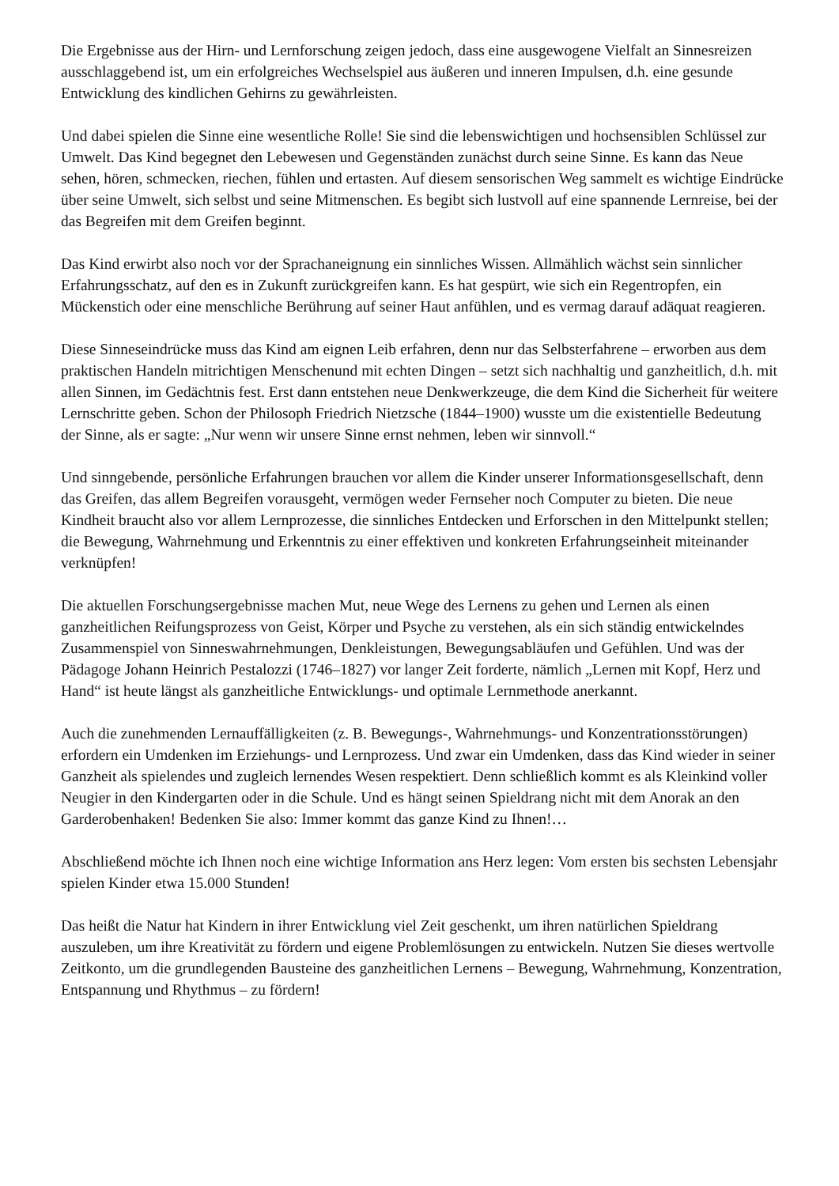Die Ergebnisse aus der Hirn- und Lernforschung zeigen jedoch, dass eine ausgewogene Vielfalt an Sinnesreizen ausschlaggebend ist, um ein erfolgreiches Wechselspiel aus äußeren und inneren Impulsen, d.h. eine gesunde Entwicklung des kindlichen Gehirns zu gewährleisten.
Und dabei spielen die Sinne eine wesentliche Rolle! Sie sind die lebenswichtigen und hochsensiblen Schlüssel zur Umwelt. Das Kind begegnet den Lebewesen und Gegenständen zunächst durch seine Sinne. Es kann das Neue sehen, hören, schmecken, riechen, fühlen und ertasten. Auf diesem sensorischen Weg sammelt es wichtige Eindrücke über seine Umwelt, sich selbst und seine Mitmenschen. Es begibt sich lustvoll auf eine spannende Lernreise, bei der das Begreifen mit dem Greifen beginnt.
Das Kind erwirbt also noch vor der Sprachaneignung ein sinnliches Wissen. Allmählich wächst sein sinnlicher Erfahrungsschatz, auf den es in Zukunft zurückgreifen kann. Es hat gespürt, wie sich ein Regentropfen, ein Mückenstich oder eine menschliche Berührung auf seiner Haut anfühlen, und es vermag darauf adäquat reagieren.
Diese Sinneseindrücke muss das Kind am eignen Leib erfahren, denn nur das Selbsterfahrene – erworben aus dem praktischen Handeln mitrichtigen Menschenund mit echten Dingen – setzt sich nachhaltig und ganzheitlich, d.h. mit allen Sinnen, im Gedächtnis fest. Erst dann entstehen neue Denkwerkzeuge, die dem Kind die Sicherheit für weitere Lernschritte geben. Schon der Philosoph Friedrich Nietzsche (1844–1900) wusste um die existentielle Bedeutung der Sinne, als er sagte: „Nur wenn wir unsere Sinne ernst nehmen, leben wir sinnvoll.“
Und sinngebende, persönliche Erfahrungen brauchen vor allem die Kinder unserer Informationsgesellschaft, denn das Greifen, das allem Begreifen vorausgeht, vermögen weder Fernseher noch Computer zu bieten. Die neue Kindheit braucht also vor allem Lernprozesse, die sinnliches Entdecken und Erforschen in den Mittelpunkt stellen; die Bewegung, Wahrnehmung und Erkenntnis zu einer effektiven und konkreten Erfahrungseinheit miteinander verknüpfen!
Die aktuellen Forschungsergebnisse machen Mut, neue Wege des Lernens zu gehen und Lernen als einen ganzheitlichen Reifungsprozess von Geist, Körper und Psyche zu verstehen, als ein sich ständig entwickelndes Zusammenspiel von Sinneswahrnehmungen, Denkleistungen, Bewegungsabläufen und Gefühlen. Und was der Pädagoge Johann Heinrich Pestalozzi (1746–1827) vor langer Zeit forderte, nämlich „Lernen mit Kopf, Herz und Hand“ ist heute längst als ganzheitliche Entwicklungs- und optimale Lernmethode anerkannt.
Auch die zunehmenden Lernauffälligkeiten (z. B. Bewegungs-, Wahrnehmungs- und Konzentrationsstörungen) erfordern ein Umdenken im Erziehungs- und Lernprozess. Und zwar ein Umdenken, dass das Kind wieder in seiner Ganzheit als spielendes und zugleich lernendes Wesen respektiert. Denn schließlich kommt es als Kleinkind voller Neugier in den Kindergarten oder in die Schule. Und es hängt seinen Spieldrang nicht mit dem Anorak an den Garderobenhaken! Bedenken Sie also: Immer kommt das ganze Kind zu Ihnen!…
Abschließend möchte ich Ihnen noch eine wichtige Information ans Herz legen: Vom ersten bis sechsten Lebensjahr spielen Kinder etwa 15.000 Stunden!
Das heißt die Natur hat Kindern in ihrer Entwicklung viel Zeit geschenkt, um ihren natürlichen Spieldrang auszuleben, um ihre Kreativität zu fördern und eigene Problemlösungen zu entwickeln. Nutzen Sie dieses wertvolle Zeitkonto, um die grundlegenden Bausteine des ganzheitlichen Lernens – Bewegung, Wahrnehmung, Konzentration, Entspannung und Rhythmus – zu fördern!